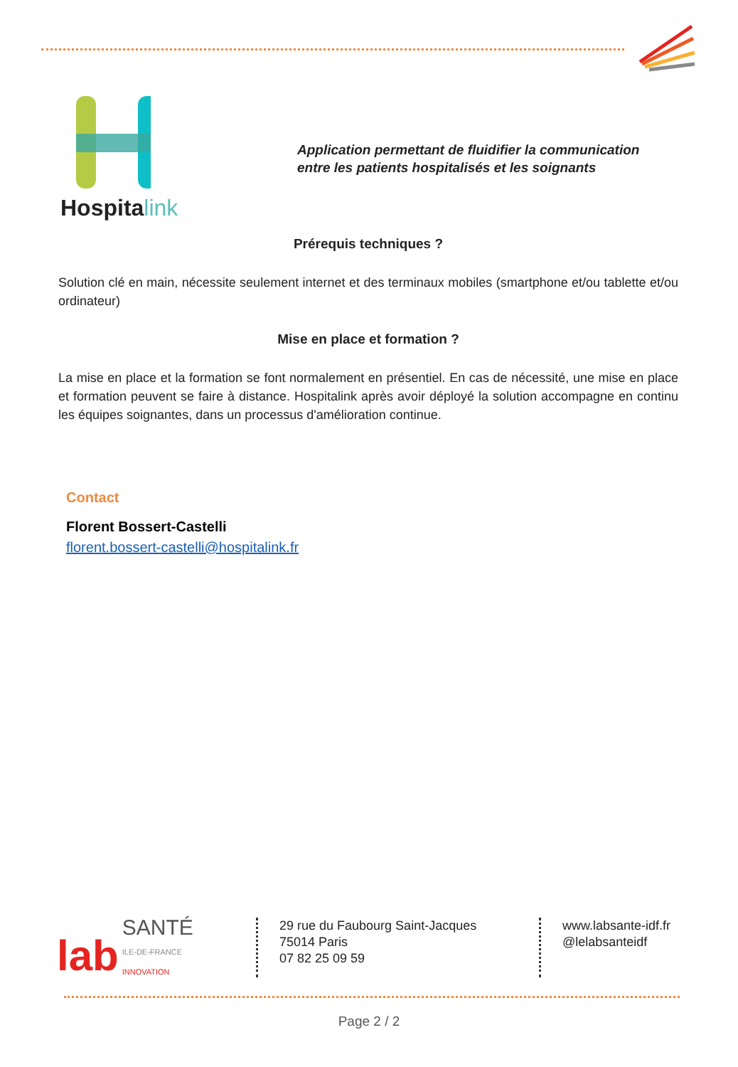Hospitalink
Application permettant de fluidifier la communication
entre les patients hospitalisés et les soignants
Prérequis techniques ?
Solution clé en main, nécessite seulement internet et des terminaux mobiles (smartphone et/ou tablette et/ou ordinateur)
Mise en place et formation ?
La mise en place et la formation se font normalement en présentiel. En cas de nécessité, une mise en place et formation peuvent se faire à distance. Hospitalink après avoir déployé la solution accompagne en continu les équipes soignantes, dans un processus d'amélioration continue.
Contact
Florent Bossert-Castelli
florent.bossert-castelli@hospitalink.fr
lab SANTÉ
ILE-DE-FRANCE
INNOVATION
29 rue du Faubourg Saint-Jacques
75014 Paris
07 82 25 09 59
www.labsante-idf.fr
@lelabsanteidf
Page 2 / 2